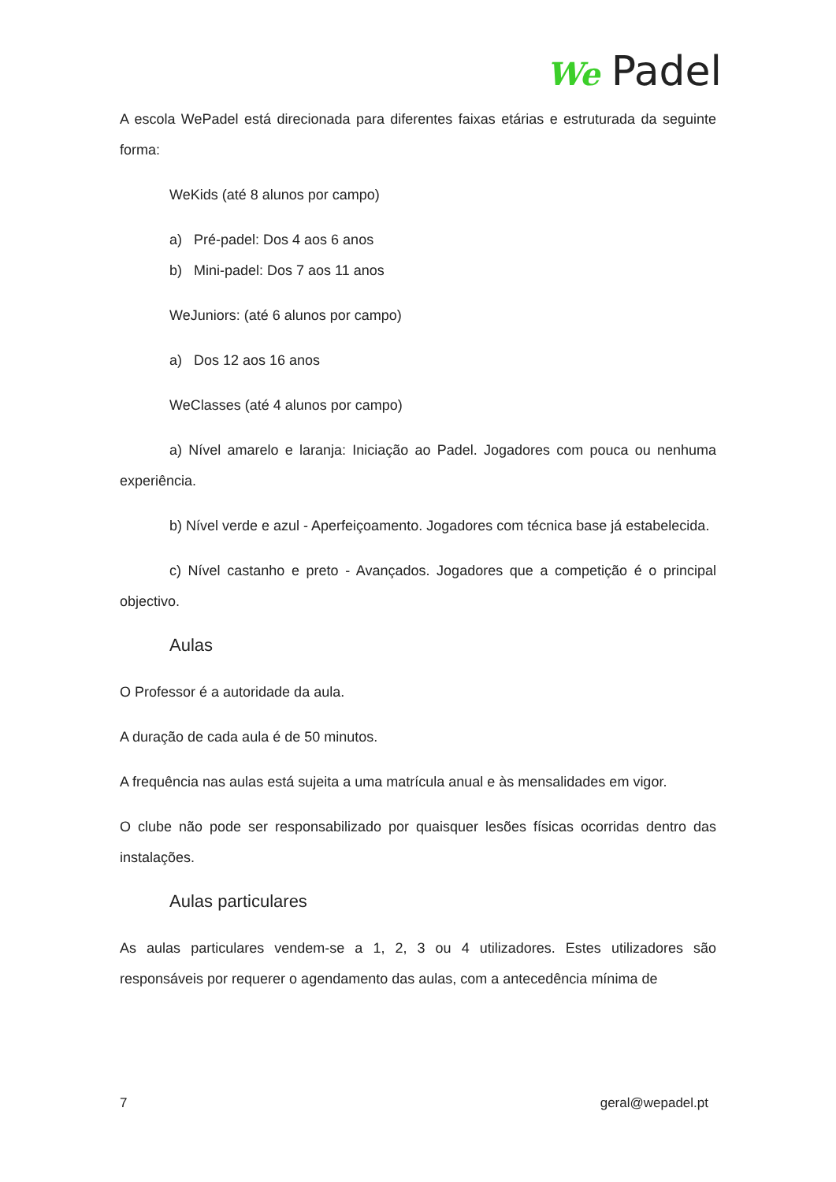We Padel
A escola WePadel está direcionada para diferentes faixas etárias e estruturada da seguinte forma:
WeKids (até 8 alunos por campo)
a) Pré-padel: Dos 4 aos 6 anos
b) Mini-padel: Dos 7 aos 11 anos
WeJuniors: (até 6 alunos por campo)
a) Dos 12 aos 16 anos
WeClasses (até 4 alunos por campo)
a) Nível amarelo e laranja: Iniciação ao Padel. Jogadores com pouca ou nenhuma experiência.
b) Nível verde e azul - Aperfeiçoamento. Jogadores com técnica base já estabelecida.
c) Nível castanho e preto - Avançados. Jogadores que a competição é o principal objectivo.
Aulas
O Professor é a autoridade da aula.
A duração de cada aula é de 50 minutos.
A frequência nas aulas está sujeita a uma matrícula anual e às mensalidades em vigor.
O clube não pode ser responsabilizado por quaisquer lesões físicas ocorridas dentro das instalações.
Aulas particulares
As aulas particulares vendem-se a 1, 2, 3 ou 4 utilizadores. Estes utilizadores são responsáveis por requerer o agendamento das aulas, com a antecedência mínima de
7 geral@wepadel.pt